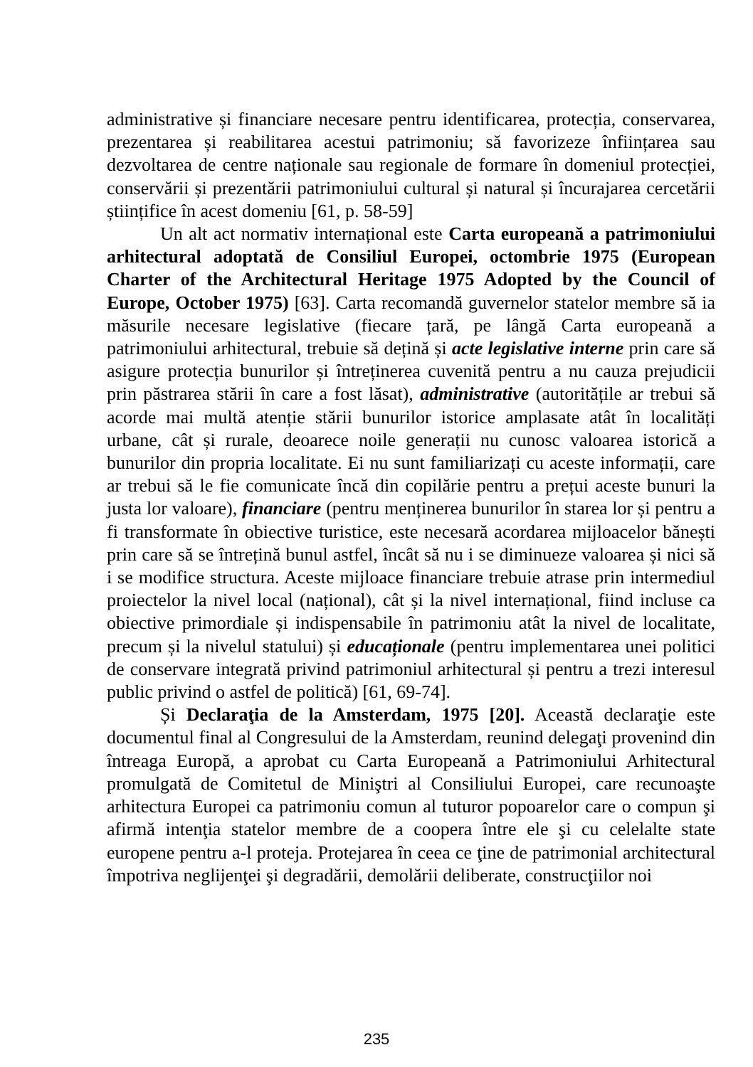administrative și financiare necesare pentru identificarea, protecția, conservarea, prezentarea și reabilitarea acestui patrimoniu; să favorizeze înființarea sau dezvoltarea de centre naționale sau regionale de formare în domeniul protecției, conservării și prezentării patrimoniului cultural și natural și încurajarea cercetării științifice în acest domeniu [61, p. 58-59]
Un alt act normativ internațional este Carta europeană a patrimoniului arhitectural adoptată de Consiliul Europei, octombrie 1975 (European Charter of the Architectural Heritage 1975 Adopted by the Council of Europe, October 1975) [63]. Carta recomandă guvernelor statelor membre să ia măsurile necesare legislative (fiecare țară, pe lângă Carta europeană a patrimoniului arhitectural, trebuie să dețină și acte legislative interne prin care să asigure protecția bunurilor și întreținerea cuvenită pentru a nu cauza prejudicii prin păstrarea stării în care a fost lăsat), administrative (autoritățile ar trebui să acorde mai multă atenție stării bunurilor istorice amplasate atât în localități urbane, cât și rurale, deoarece noile generații nu cunosc valoarea istorică a bunurilor din propria localitate. Ei nu sunt familiarizați cu aceste informații, care ar trebui să le fie comunicate încă din copilărie pentru a prețui aceste bunuri la justa lor valoare), financiare (pentru menținerea bunurilor în starea lor și pentru a fi transformate în obiective turistice, este necesară acordarea mijloacelor bănești prin care să se întrețină bunul astfel, încât să nu i se diminueze valoarea și nici să i se modifice structura. Aceste mijloace financiare trebuie atrase prin intermediul proiectelor la nivel local (național), cât și la nivel internațional, fiind incluse ca obiective primordiale și indispensabile în patrimoniu atât la nivel de localitate, precum și la nivelul statului) și educaționale (pentru implementarea unei politici de conservare integrată privind patrimoniul arhitectural și pentru a trezi interesul public privind o astfel de politică) [61, 69-74].
Și Declaraţia de la Amsterdam, 1975 [20]. Această declaraţie este documentul final al Congresului de la Amsterdam, reunind delegaţi provenind din întreaga Europă, a aprobat cu Carta Europeană a Patrimoniului Arhitectural promulgată de Comitetul de Miniştri al Consiliului Europei, care recunoaşte arhitectura Europei ca patrimoniu comun al tuturor popoarelor care o compun şi afirmă intenţia statelor membre de a coopera între ele şi cu celelalte state europene pentru a-l proteja. Protejarea în ceea ce ţine de patrimonial architectural împotriva neglijenţei şi degradării, demolării deliberate, construcţiilor noi
235